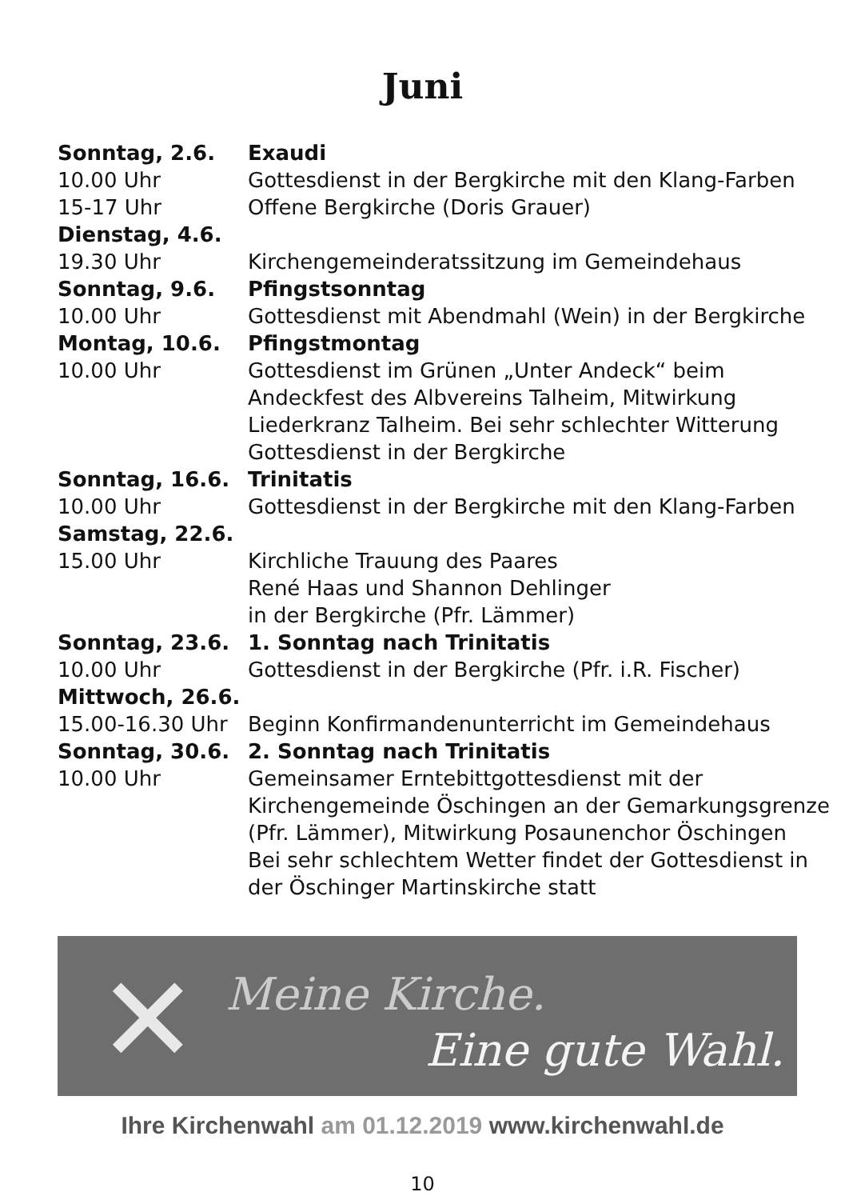Juni
| Sonntag, 2.6. | Exaudi |
| 10.00 Uhr | Gottesdienst in der Bergkirche mit den Klang-Farben |
| 15-17 Uhr | Offene Bergkirche (Doris Grauer) |
| Dienstag, 4.6. | |
| 19.30 Uhr | Kirchengemeinderatssitzung im Gemeindehaus |
| Sonntag, 9.6. | Pfingstsonntag |
| 10.00 Uhr | Gottesdienst mit Abendmahl (Wein) in der Bergkirche |
| Montag, 10.6. | Pfingstmontag |
| 10.00 Uhr | Gottesdienst im Grünen „Unter Andeck“ beim Andeckfest des Albvereins Talheim, Mitwirkung Liederkranz Talheim. Bei sehr schlechter Witterung Gottesdienst in der Bergkirche |
| Sonntag, 16.6. | Trinitatis |
| 10.00 Uhr | Gottesdienst in der Bergkirche mit den Klang-Farben |
| Samstag, 22.6. | |
| 15.00 Uhr | Kirchliche Trauung des Paares René Haas und Shannon Dehlinger in der Bergkirche (Pfr. Lämmer) |
| Sonntag, 23.6. | 1. Sonntag nach Trinitatis |
| 10.00 Uhr | Gottesdienst in der Bergkirche (Pfr. i.R. Fischer) |
| Mittwoch, 26.6. | |
| 15.00-16.30 Uhr | Beginn Konfirmandenunterricht im Gemeindehaus |
| Sonntag, 30.6. | 2. Sonntag nach Trinitatis |
| 10.00 Uhr | Gemeinsamer Erntebittgottesdienst mit der Kirchengemeinde Öschingen an der Gemarkungsgrenze (Pfr. Lämmer), Mitwirkung Posaunenchor Öschingen Bei sehr schlechtem Wetter findet der Gottesdienst in der Öschinger Martinskirche statt |
✕ Meine Kirche.
Eine gute Wahl.
Ihre Kirchenwahl am 01.12.2019 www.kirchenwahl.de
10